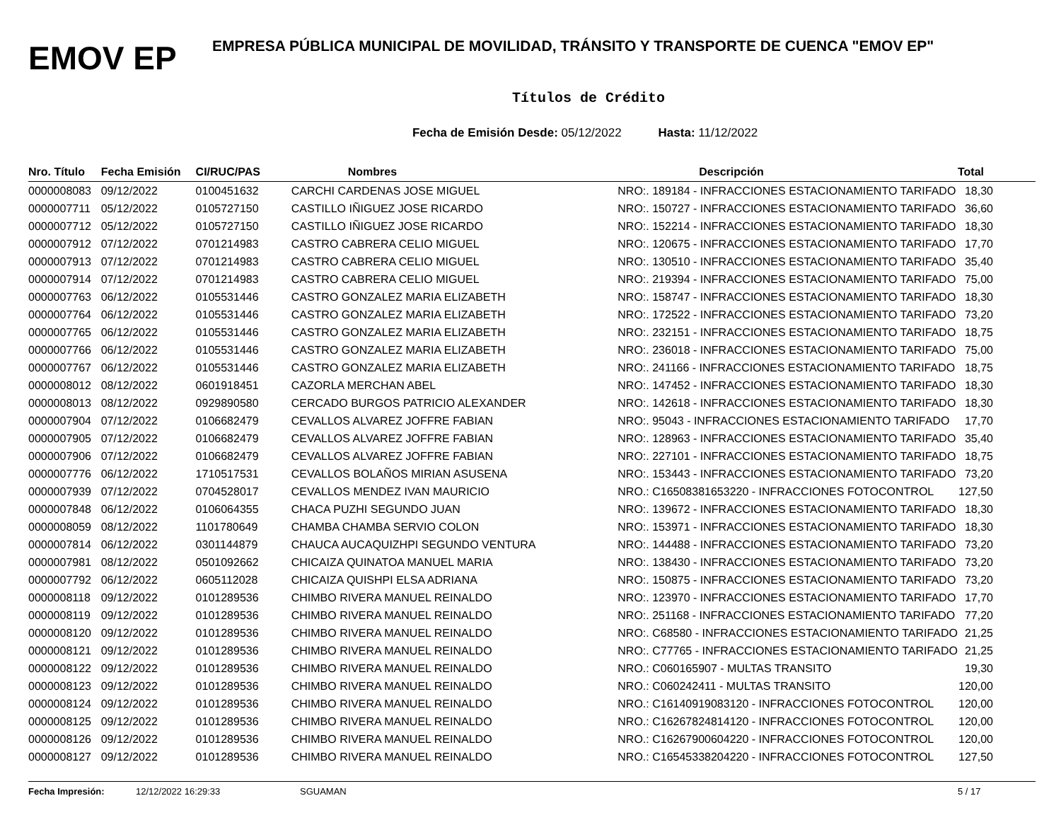EMOV EP
EMPRESA PÚBLICA MUNICIPAL DE MOVILIDAD, TRÁNSITO Y TRANSPORTE DE CUENCA "EMOV EP"
Títulos de Crédito
Fecha de Emisión Desde: 05/12/2022 Hasta: 11/12/2022
| Nro. Título | Fecha Emisión | CI/RUC/PAS | Nombres | Descripción | Total |
| --- | --- | --- | --- | --- | --- |
| 0000008083 | 09/12/2022 | 0100451632 | CARCHI CARDENAS JOSE MIGUEL | NRO:. 189184 - INFRACCIONES ESTACIONAMIENTO TARIFADO | 18,30 |
| 0000007711 | 05/12/2022 | 0105727150 | CASTILLO IÑIGUEZ JOSE RICARDO | NRO:. 150727 - INFRACCIONES ESTACIONAMIENTO TARIFADO | 36,60 |
| 0000007712 | 05/12/2022 | 0105727150 | CASTILLO IÑIGUEZ JOSE RICARDO | NRO:. 152214 - INFRACCIONES ESTACIONAMIENTO TARIFADO | 18,30 |
| 0000007912 | 07/12/2022 | 0701214983 | CASTRO CABRERA CELIO MIGUEL | NRO:. 120675 - INFRACCIONES ESTACIONAMIENTO TARIFADO | 17,70 |
| 0000007913 | 07/12/2022 | 0701214983 | CASTRO CABRERA CELIO MIGUEL | NRO:. 130510 - INFRACCIONES ESTACIONAMIENTO TARIFADO | 35,40 |
| 0000007914 | 07/12/2022 | 0701214983 | CASTRO CABRERA CELIO MIGUEL | NRO:. 219394 - INFRACCIONES ESTACIONAMIENTO TARIFADO | 75,00 |
| 0000007763 | 06/12/2022 | 0105531446 | CASTRO GONZALEZ MARIA ELIZABETH | NRO:. 158747 - INFRACCIONES ESTACIONAMIENTO TARIFADO | 18,30 |
| 0000007764 | 06/12/2022 | 0105531446 | CASTRO GONZALEZ MARIA ELIZABETH | NRO:. 172522 - INFRACCIONES ESTACIONAMIENTO TARIFADO | 73,20 |
| 0000007765 | 06/12/2022 | 0105531446 | CASTRO GONZALEZ MARIA ELIZABETH | NRO:. 232151 - INFRACCIONES ESTACIONAMIENTO TARIFADO | 18,75 |
| 0000007766 | 06/12/2022 | 0105531446 | CASTRO GONZALEZ MARIA ELIZABETH | NRO:. 236018 - INFRACCIONES ESTACIONAMIENTO TARIFADO | 75,00 |
| 0000007767 | 06/12/2022 | 0105531446 | CASTRO GONZALEZ MARIA ELIZABETH | NRO:. 241166 - INFRACCIONES ESTACIONAMIENTO TARIFADO | 18,75 |
| 0000008012 | 08/12/2022 | 0601918451 | CAZORLA MERCHAN ABEL | NRO:. 147452 - INFRACCIONES ESTACIONAMIENTO TARIFADO | 18,30 |
| 0000008013 | 08/12/2022 | 0929890580 | CERCADO BURGOS PATRICIO ALEXANDER | NRO:. 142618 - INFRACCIONES ESTACIONAMIENTO TARIFADO | 18,30 |
| 0000007904 | 07/12/2022 | 0106682479 | CEVALLOS ALVAREZ JOFFRE FABIAN | NRO:. 95043 - INFRACCIONES ESTACIONAMIENTO TARIFADO | 17,70 |
| 0000007905 | 07/12/2022 | 0106682479 | CEVALLOS ALVAREZ JOFFRE FABIAN | NRO:. 128963 - INFRACCIONES ESTACIONAMIENTO TARIFADO | 35,40 |
| 0000007906 | 07/12/2022 | 0106682479 | CEVALLOS ALVAREZ JOFFRE FABIAN | NRO:. 227101 - INFRACCIONES ESTACIONAMIENTO TARIFADO | 18,75 |
| 0000007776 | 06/12/2022 | 1710517531 | CEVALLOS BOLAÑOS MIRIAN ASUSENA | NRO:. 153443 - INFRACCIONES ESTACIONAMIENTO TARIFADO | 73,20 |
| 0000007939 | 07/12/2022 | 0704528017 | CEVALLOS MENDEZ IVAN MAURICIO | NRO.: C16508381653220 - INFRACCIONES FOTOCONTROL | 127,50 |
| 0000007848 | 06/12/2022 | 0106064355 | CHACA PUZHI SEGUNDO JUAN | NRO:. 139672 - INFRACCIONES ESTACIONAMIENTO TARIFADO | 18,30 |
| 0000008059 | 08/12/2022 | 1101780649 | CHAMBA CHAMBA SERVIO COLON | NRO:. 153971 - INFRACCIONES ESTACIONAMIENTO TARIFADO | 18,30 |
| 0000007814 | 06/12/2022 | 0301144879 | CHAUCA AUCAQUIZHPI SEGUNDO VENTURA | NRO:. 144488 - INFRACCIONES ESTACIONAMIENTO TARIFADO | 73,20 |
| 0000007981 | 08/12/2022 | 0501092662 | CHICAIZA QUINATOA MANUEL MARIA | NRO:. 138430 - INFRACCIONES ESTACIONAMIENTO TARIFADO | 73,20 |
| 0000007792 | 06/12/2022 | 0605112028 | CHICAIZA QUISHPI ELSA ADRIANA | NRO:. 150875 - INFRACCIONES ESTACIONAMIENTO TARIFADO | 73,20 |
| 0000008118 | 09/12/2022 | 0101289536 | CHIMBO RIVERA MANUEL REINALDO | NRO:. 123970 - INFRACCIONES ESTACIONAMIENTO TARIFADO | 17,70 |
| 0000008119 | 09/12/2022 | 0101289536 | CHIMBO RIVERA MANUEL REINALDO | NRO:. 251168 - INFRACCIONES ESTACIONAMIENTO TARIFADO | 77,20 |
| 0000008120 | 09/12/2022 | 0101289536 | CHIMBO RIVERA MANUEL REINALDO | NRO:. C68580 - INFRACCIONES ESTACIONAMIENTO TARIFADO | 21,25 |
| 0000008121 | 09/12/2022 | 0101289536 | CHIMBO RIVERA MANUEL REINALDO | NRO:. C77765 - INFRACCIONES ESTACIONAMIENTO TARIFADO | 21,25 |
| 0000008122 | 09/12/2022 | 0101289536 | CHIMBO RIVERA MANUEL REINALDO | NRO.: C060165907 - MULTAS TRANSITO | 19,30 |
| 0000008123 | 09/12/2022 | 0101289536 | CHIMBO RIVERA MANUEL REINALDO | NRO.: C060242411 - MULTAS TRANSITO | 120,00 |
| 0000008124 | 09/12/2022 | 0101289536 | CHIMBO RIVERA MANUEL REINALDO | NRO.: C16140919083120 - INFRACCIONES FOTOCONTROL | 120,00 |
| 0000008125 | 09/12/2022 | 0101289536 | CHIMBO RIVERA MANUEL REINALDO | NRO.: C16267824814120 - INFRACCIONES FOTOCONTROL | 120,00 |
| 0000008126 | 09/12/2022 | 0101289536 | CHIMBO RIVERA MANUEL REINALDO | NRO.: C16267900604220 - INFRACCIONES FOTOCONTROL | 120,00 |
| 0000008127 | 09/12/2022 | 0101289536 | CHIMBO RIVERA MANUEL REINALDO | NRO.: C16545338204220 - INFRACCIONES FOTOCONTROL | 127,50 |
Fecha Impresión: 12/12/2022 16:29:33 SGUAMAN 5 / 17